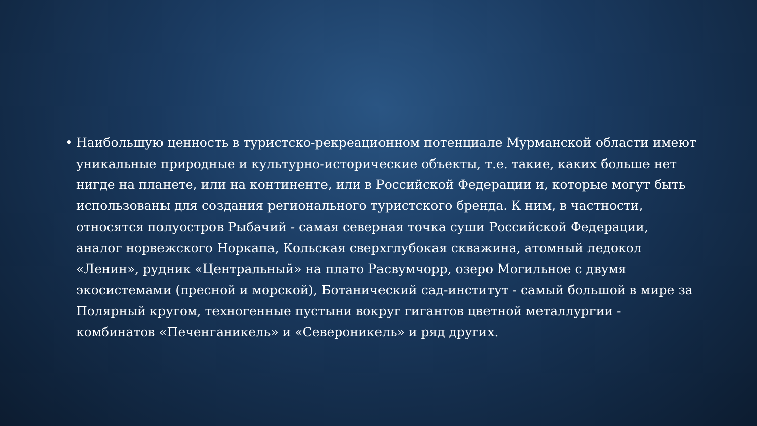• Наибольшую ценность в туристско-рекреационном потенциале Мурманской области имеют уникальные природные и культурно-исторические объекты, т.е. такие, каких больше нет нигде на планете, или на континенте, или в Российской Федерации и, которые могут быть использованы для создания регионального туристского бренда. К ним, в частности, относятся полуостров Рыбачий - самая северная точка суши Российской Федерации, аналог норвежского Норкапа, Кольская сверхглубокая скважина, атомный ледокол «Ленин», рудник «Центральный» на плато Расвумчорр, озеро Могильное с двумя экосистемами (пресной и морской), Ботанический сад-институт - самый большой в мире за Полярный кругом, техногенные пустыни вокруг гигантов цветной металлургии - комбинатов «Печенганикель» и «Североникель» и ряд других.